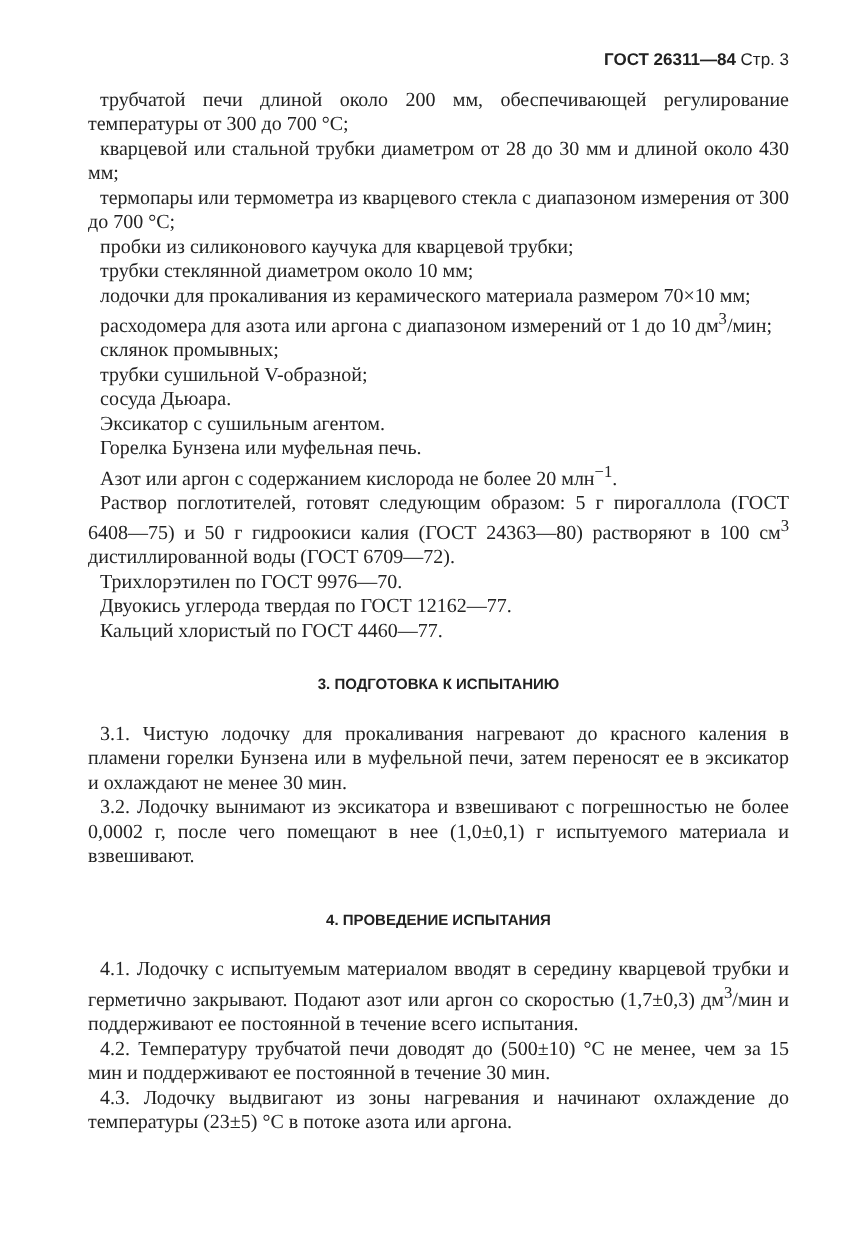ГОСТ 26311—84 Стр. 3
трубчатой печи длиной около 200 мм, обеспечивающей регулирование температуры от 300 до 700 °С;
кварцевой или стальной трубки диаметром от 28 до 30 мм и длиной около 430 мм;
термопары или термометра из кварцевого стекла с диапазоном измерения от 300 до 700 °С;
пробки из силиконового каучука для кварцевой трубки;
трубки стеклянной диаметром около 10 мм;
лодочки для прокаливания из керамического материала размером 70×10 мм;
расходомера для азота или аргона с диапазоном измерений от 1 до 10 дм<sup>3</sup>/мин;
склянок промывных;
трубки сушильной V-образной;
сосуда Дьюара.
Эксикатор с сушильным агентом.
Горелка Бунзена или муфельная печь.
Азот или аргон с содержанием кислорода не более 20 млн<sup>−1</sup>.
Раствор поглотителей, готовят следующим образом: 5 г пирогаллола (ГОСТ 6408—75) и 50 г гидроокиси калия (ГОСТ 24363—80) растворяют в 100 см<sup>3</sup> дистиллированной воды (ГОСТ 6709—72).
Трихлорэтилен по ГОСТ 9976—70.
Двуокись углерода твердая по ГОСТ 12162—77.
Кальций хлористый по ГОСТ 4460—77.
3. ПОДГОТОВКА К ИСПЫТАНИЮ
3.1. Чистую лодочку для прокаливания нагревают до красного каления в пламени горелки Бунзена или в муфельной печи, затем переносят ее в эксикатор и охлаждают не менее 30 мин.
3.2. Лодочку вынимают из эксикатора и взвешивают с погрешностью не более 0,0002 г, после чего помещают в нее (1,0±0,1) г испытуемого материала и взвешивают.
4. ПРОВЕДЕНИЕ ИСПЫТАНИЯ
4.1. Лодочку с испытуемым материалом вводят в середину кварцевой трубки и герметично закрывают. Подают азот или аргон со скоростью (1,7±0,3) дм<sup>3</sup>/мин и поддерживают ее постоянной в течение всего испытания.
4.2. Температуру трубчатой печи доводят до (500±10) °С не менее, чем за 15 мин и поддерживают ее постоянной в течение 30 мин.
4.3. Лодочку выдвигают из зоны нагревания и начинают охлаждение до температуры (23±5) °С в потоке азота или аргона.